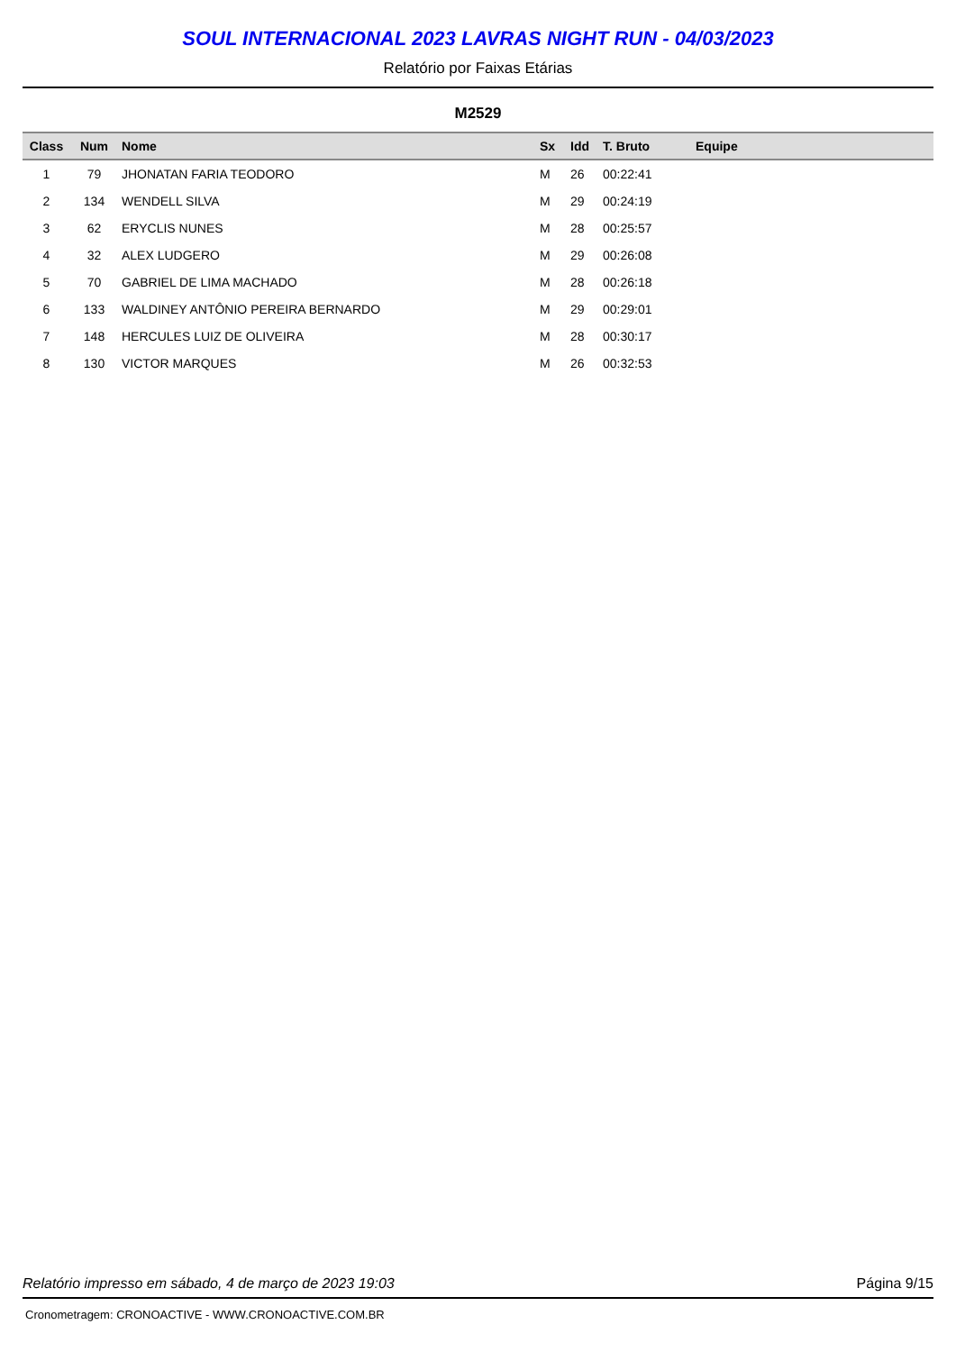SOUL INTERNACIONAL 2023 LAVRAS NIGHT RUN - 04/03/2023
Relatório por Faixas Etárias
M2529
| Class | Num | Nome | Sx | Idd | T. Bruto | Equipe |
| --- | --- | --- | --- | --- | --- | --- |
| 1 | 79 | JHONATAN FARIA TEODORO | M | 26 | 00:22:41 | |
| 2 | 134 | WENDELL SILVA | M | 29 | 00:24:19 | |
| 3 | 62 | ERYCLIS NUNES | M | 28 | 00:25:57 | |
| 4 | 32 | ALEX LUDGERO | M | 29 | 00:26:08 | |
| 5 | 70 | GABRIEL DE LIMA MACHADO | M | 28 | 00:26:18 | |
| 6 | 133 | WALDINEY ANTÔNIO PEREIRA BERNARDO | M | 29 | 00:29:01 | |
| 7 | 148 | HERCULES LUIZ DE OLIVEIRA | M | 28 | 00:30:17 | |
| 8 | 130 | VICTOR MARQUES | M | 26 | 00:32:53 | |
Relatório impresso em sábado, 4 de março de 2023 19:03 Página 9/15
Cronometragem: CRONOACTIVE - WWW.CRONOACTIVE.COM.BR